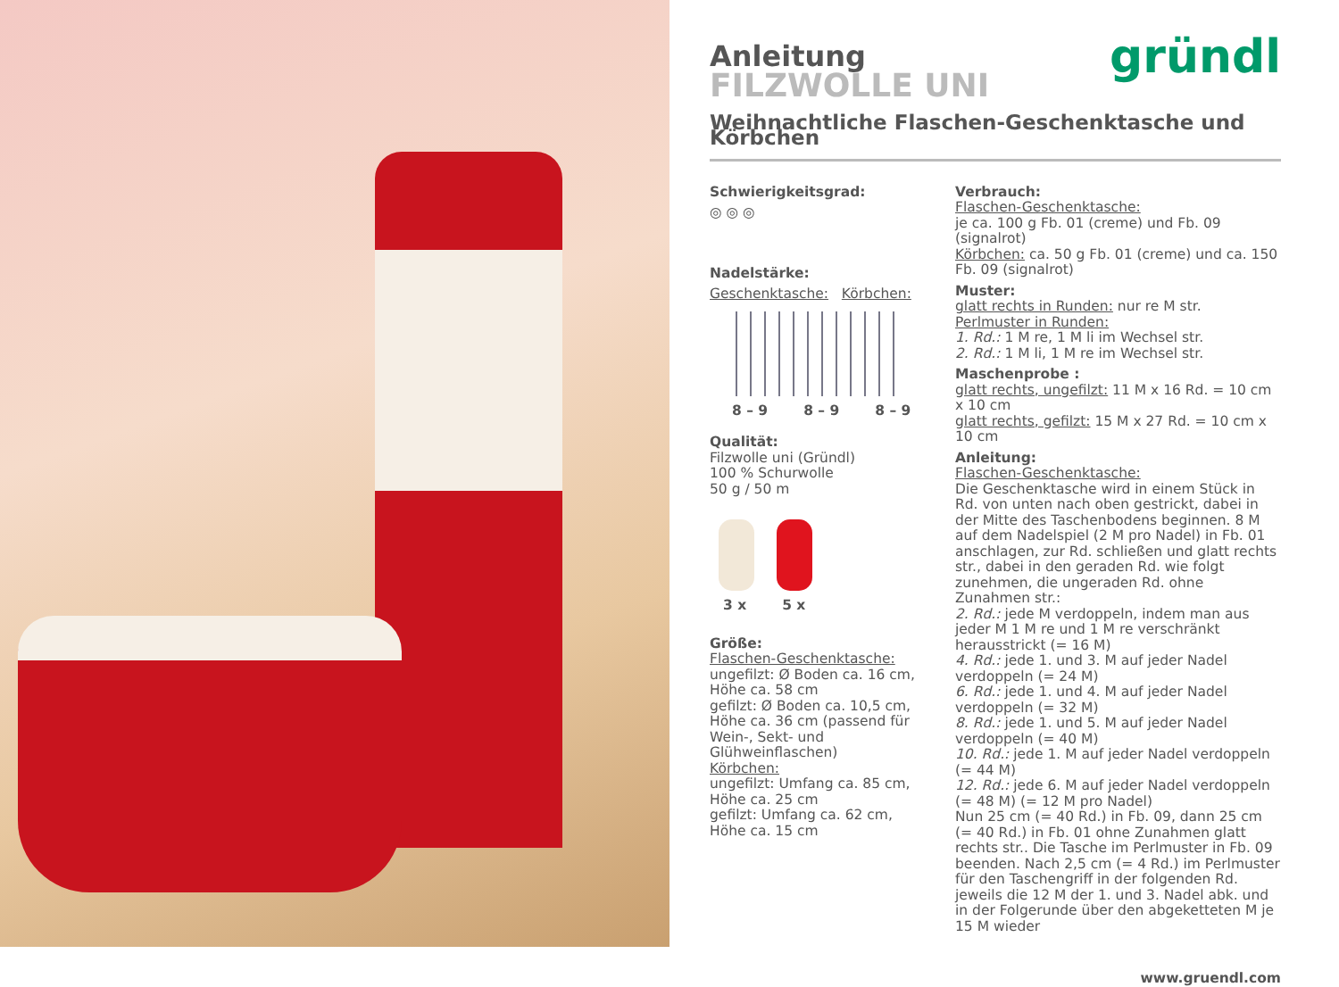gründl
Anleitung
FILZWOLLE UNI
Weihnachtliche Flaschen-Geschenktasche und Körbchen
Schwierigkeitsgrad:
◎ ◎ ◎
Nadelstärke:
Geschenktasche: Körbchen:
8 – 9 8 – 9 8 – 9
Qualität:
Filzwolle uni (Gründl)
100 % Schurwolle
50 g / 50 m
3 x 5 x
Größe:
Flaschen-Geschenktasche:
ungefilzt: Ø Boden ca. 16 cm, Höhe ca. 58 cm
gefilzt: Ø Boden ca. 10,5 cm, Höhe ca. 36 cm (passend für Wein-, Sekt- und Glühweinflaschen)
Körbchen:
ungefilzt: Umfang ca. 85 cm, Höhe ca. 25 cm
gefilzt: Umfang ca. 62 cm, Höhe ca. 15 cm
Verbrauch:
Flaschen-Geschenktasche:
je ca. 100 g Fb. 01 (creme) und Fb. 09 (signalrot)
Körbchen: ca. 50 g Fb. 01 (creme) und ca. 150 Fb. 09 (signalrot)
Muster:
glatt rechts in Runden: nur re M str.
Perlmuster in Runden:
1. Rd.: 1 M re, 1 M li im Wechsel str.
2. Rd.: 1 M li, 1 M re im Wechsel str.
Maschenprobe :
glatt rechts, ungefilzt: 11 M x 16 Rd. = 10 cm x 10 cm
glatt rechts, gefilzt: 15 M x 27 Rd. = 10 cm x 10 cm
Anleitung:
Flaschen-Geschenktasche:
Die Geschenktasche wird in einem Stück in Rd. von unten nach oben gestrickt, dabei in der Mitte des Taschenbodens beginnen. 8 M auf dem Nadelspiel (2 M pro Nadel) in Fb. 01 anschlagen, zur Rd. schließen und glatt rechts str., dabei in den geraden Rd. wie folgt zunehmen, die ungeraden Rd. ohne Zunahmen str.:
2. Rd.: jede M verdoppeln, indem man aus jeder M 1 M re und 1 M re verschränkt herausstrickt (= 16 M)
4. Rd.: jede 1. und 3. M auf jeder Nadel verdoppeln (= 24 M)
6. Rd.: jede 1. und 4. M auf jeder Nadel verdoppeln (= 32 M)
8. Rd.: jede 1. und 5. M auf jeder Nadel verdoppeln (= 40 M)
10. Rd.: jede 1. M auf jeder Nadel verdoppeln (= 44 M)
12. Rd.: jede 6. M auf jeder Nadel verdoppeln (= 48 M) (= 12 M pro Nadel)
Nun 25 cm (= 40 Rd.) in Fb. 09, dann 25 cm (= 40 Rd.) in Fb. 01 ohne Zunahmen glatt rechts str.. Die Tasche im Perlmuster in Fb. 09 beenden. Nach 2,5 cm (= 4 Rd.) im Perlmuster für den Taschengriff in der folgenden Rd. jeweils die 12 M der 1. und 3. Nadel abk. und in der Folgerunde über den abgeketteten M je 15 M wieder
www.gruendl.com